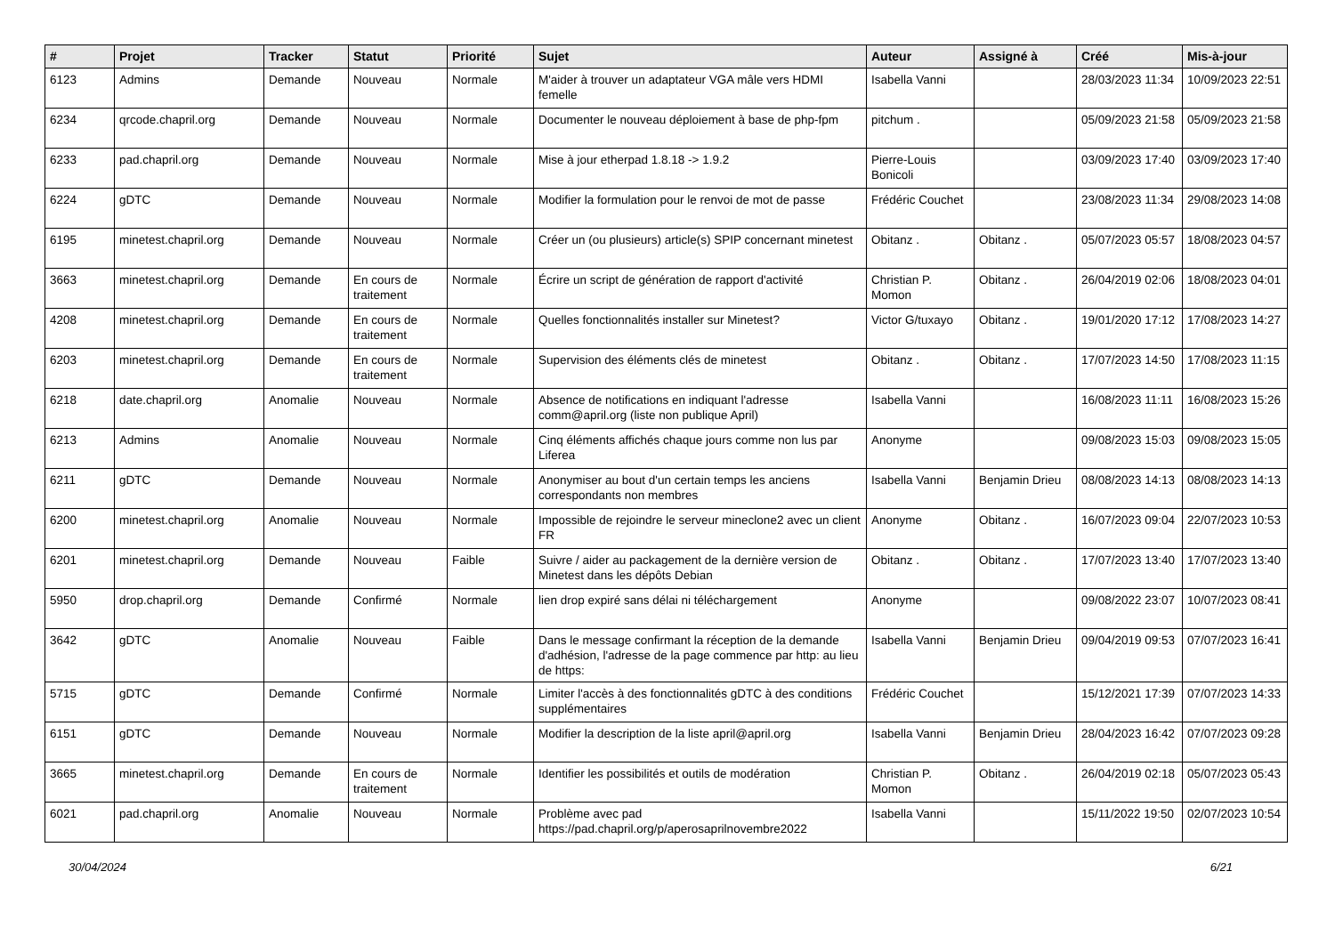| # | Projet | Tracker | Statut | Priorité | Sujet | Auteur | Assigné à | Créé | Mis-à-jour |
| --- | --- | --- | --- | --- | --- | --- | --- | --- | --- |
| 6123 | Admins | Demande | Nouveau | Normale | M'aider à trouver un adaptateur VGA mâle vers HDMI femelle | Isabella Vanni | | 28/03/2023 11:34 | 10/09/2023 22:51 |
| 6234 | qrcode.chapril.org | Demande | Nouveau | Normale | Documenter le nouveau déploiement à base de php-fpm | pitchum . | | 05/09/2023 21:58 | 05/09/2023 21:58 |
| 6233 | pad.chapril.org | Demande | Nouveau | Normale | Mise à jour etherpad 1.8.18 -> 1.9.2 | Pierre-Louis Bonicoli | | 03/09/2023 17:40 | 03/09/2023 17:40 |
| 6224 | gDTC | Demande | Nouveau | Normale | Modifier la formulation pour le renvoi de mot de passe | Frédéric Couchet | | 23/08/2023 11:34 | 29/08/2023 14:08 |
| 6195 | minetest.chapril.org | Demande | Nouveau | Normale | Créer un (ou plusieurs) article(s) SPIP concernant minetest | Obitanz . | Obitanz . | 05/07/2023 05:57 | 18/08/2023 04:57 |
| 3663 | minetest.chapril.org | Demande | En cours de traitement | Normale | Écrire un script de génération de rapport d'activité | Christian P. Momon | Obitanz . | 26/04/2019 02:06 | 18/08/2023 04:01 |
| 4208 | minetest.chapril.org | Demande | En cours de traitement | Normale | Quelles fonctionnalités installer sur Minetest? | Victor G/tuxayo | Obitanz . | 19/01/2020 17:12 | 17/08/2023 14:27 |
| 6203 | minetest.chapril.org | Demande | En cours de traitement | Normale | Supervision des éléments clés de minetest | Obitanz . | Obitanz . | 17/07/2023 14:50 | 17/08/2023 11:15 |
| 6218 | date.chapril.org | Anomalie | Nouveau | Normale | Absence de notifications en indiquant l'adresse comm@april.org (liste non publique April) | Isabella Vanni | | 16/08/2023 11:11 | 16/08/2023 15:26 |
| 6213 | Admins | Anomalie | Nouveau | Normale | Cinq éléments affichés chaque jours comme non lus par Liferea | Anonyme | | 09/08/2023 15:03 | 09/08/2023 15:05 |
| 6211 | gDTC | Demande | Nouveau | Normale | Anonymiser au bout d'un certain temps les anciens correspondants non membres | Isabella Vanni | Benjamin Drieu | 08/08/2023 14:13 | 08/08/2023 14:13 |
| 6200 | minetest.chapril.org | Anomalie | Nouveau | Normale | Impossible de rejoindre le serveur mineclone2 avec un client FR | Anonyme | Obitanz . | 16/07/2023 09:04 | 22/07/2023 10:53 |
| 6201 | minetest.chapril.org | Demande | Nouveau | Faible | Suivre / aider au packagement de la dernière version de Minetest dans les dépôts Debian | Obitanz . | Obitanz . | 17/07/2023 13:40 | 17/07/2023 13:40 |
| 5950 | drop.chapril.org | Demande | Confirmé | Normale | lien drop expiré sans délai ni téléchargement | Anonyme | | 09/08/2022 23:07 | 10/07/2023 08:41 |
| 3642 | gDTC | Anomalie | Nouveau | Faible | Dans le message confirmant la réception de la demande d'adhésion, l'adresse de la page commence par http: au lieu de https: | Isabella Vanni | Benjamin Drieu | 09/04/2019 09:53 | 07/07/2023 16:41 |
| 5715 | gDTC | Demande | Confirmé | Normale | Limiter l'accès à des fonctionnalités gDTC à des conditions supplémentaires | Frédéric Couchet | | 15/12/2021 17:39 | 07/07/2023 14:33 |
| 6151 | gDTC | Demande | Nouveau | Normale | Modifier la description de la liste april@april.org | Isabella Vanni | Benjamin Drieu | 28/04/2023 16:42 | 07/07/2023 09:28 |
| 3665 | minetest.chapril.org | Demande | En cours de traitement | Normale | Identifier les possibilités et outils de modération | Christian P. Momon | Obitanz . | 26/04/2019 02:18 | 05/07/2023 05:43 |
| 6021 | pad.chapril.org | Anomalie | Nouveau | Normale | Problème avec pad https://pad.chapril.org/p/aperosaprilnovembre2022 | Isabella Vanni | | 15/11/2022 19:50 | 02/07/2023 10:54 |
30/04/2024 6/21